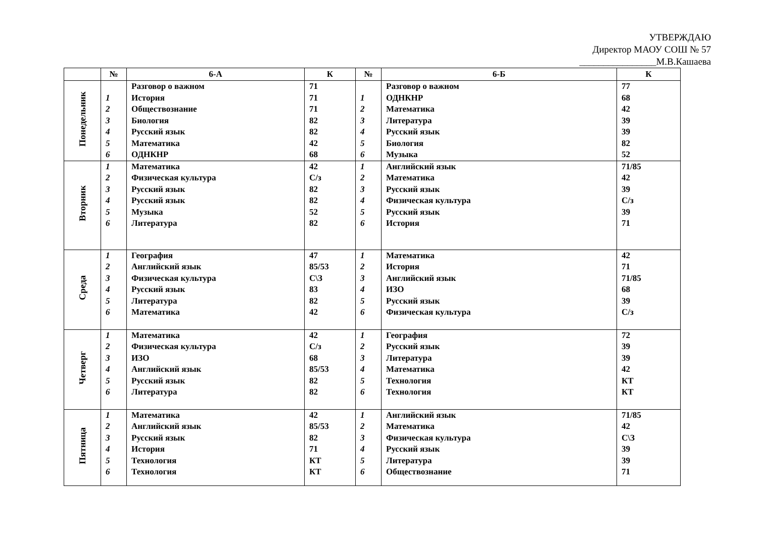УТВЕРЖДАЮ
Директор МАОУ СОШ № 57
________________М.В.Кашаева
| | № | 6-А | К | № | 6-Б | К |
| --- | --- | --- | --- | --- | --- | --- |
| Понедельник | 1 2 3 4 5 6 | Разговор о важном История Обществознание Биология Русский язык Математика ОДНКНР | 71 71 71 82 82 42 68 | 1 2 3 4 5 6 | Разговор о важном ОДНКНР Математика Литература Русский язык Биология Музыка | 77 68 42 39 39 82 52 |
| Вторник | 1 2 3 4 5 6 | Математика Физическая культура Русский язык Русский язык Музыка Литература | 42 С/з 82 82 52 82 | 1 2 3 4 5 6 | Английский язык Математика Русский язык Физическая культура Русский язык История | 71/85 42 39 С/з 39 71 |
| Среда | 1 2 3 4 5 6 | География Английский язык Физическая культура Русский язык Литература Математика | 47 85/53 С\З 83 82 42 | 1 2 3 4 5 6 | Математика История Английский язык ИЗО Русский язык Физическая культура | 42 71 71/85 68 39 С/з |
| Четверг | 1 2 3 4 5 6 | Математика Физическая культура ИЗО Английский язык Русский язык Литература | 42 С/з 68 85/53 82 82 | 1 2 3 4 5 6 | География Русский язык Литература Математика Технология Технология | 72 39 39 42 КТ КТ |
| Пятница | 1 2 3 4 5 6 | Математика Английский язык Русский язык История Технология Технология | 42 85/53 82 71 КТ КТ | 1 2 3 4 5 6 | Английский язык Математика Физическая культура Русский язык Литература Обществознание | 71/85 42 С\З 39 39 71 |